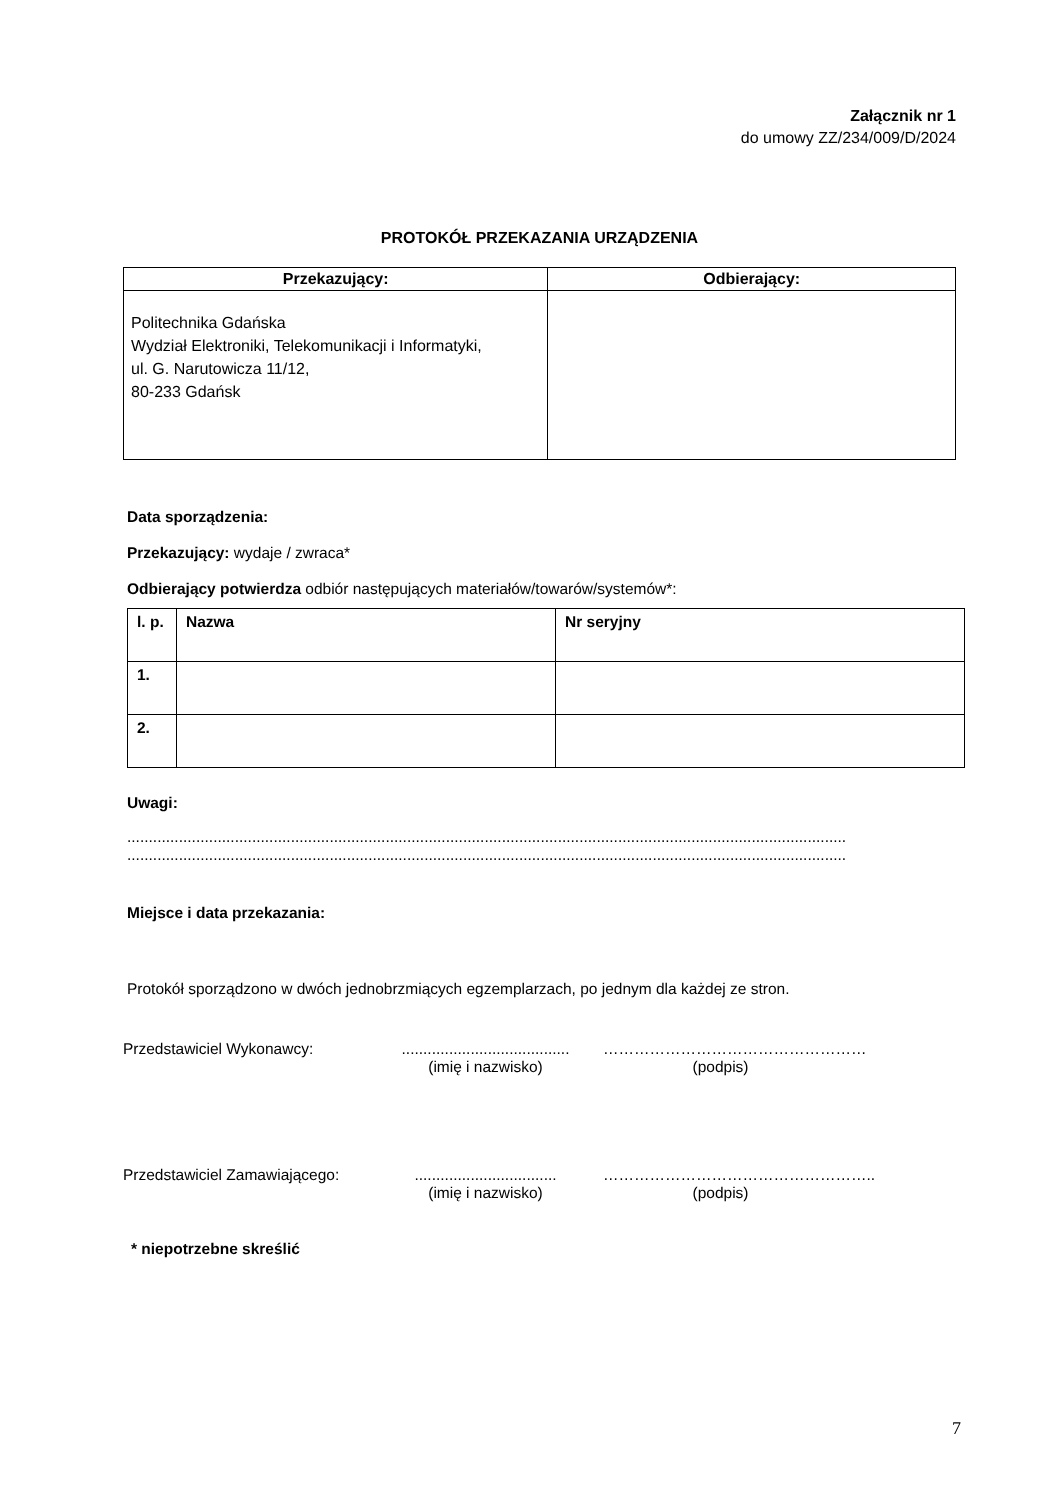Załącznik nr 1
do umowy ZZ/234/009/D/2024
PROTOKÓŁ PRZEKAZANIA URZĄDZENIA
| Przekazujący: | Odbierający: |
| --- | --- |
| Politechnika Gdańska Wydział Elektroniki, Telekomunikacji i Informatyki, ul. G. Narutowicza 11/12, 80-233 Gdańsk | |
Data sporządzenia:
Przekazujący: wydaje / zwraca*
Odbierający potwierdza odbiór następujących materiałów/towarów/systemów*:
| l. p. | Nazwa | Nr seryjny |
| 1. | | |
| 2. | | |
Uwagi:
.......................................................................................................................................................................
.......................................................................................................................................................................
Miejsce i data przekazania:
Protokół sporządzono w dwóch jednobrzmiących egzemplarzach, po jednym dla każdej ze stron.
Przedstawiciel Wykonawcy: .......................................
(imię i nazwisko)
……………………………………………
(podpis)
Przedstawiciel Zamawiającego:
.................................
(imię i nazwisko)
……………………………………………..
(podpis)
* niepotrzebne skreślić
7